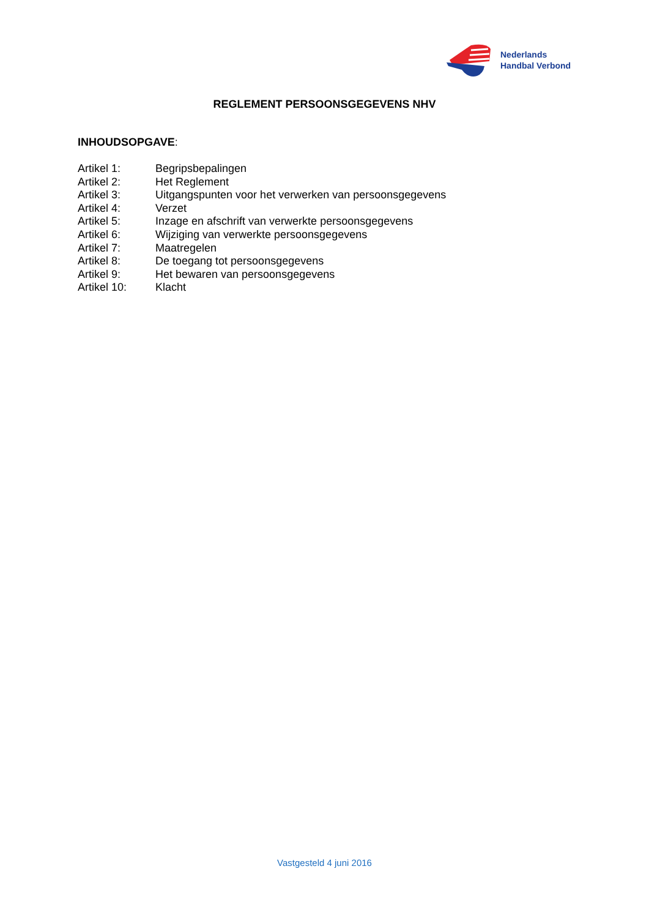Nederlands
Handbal Verbond
REGLEMENT PERSOONSGEGEVENS NHV
INHOUDSOPGAVE:
| Artikel 1: | Begripsbepalingen |
| Artikel 2: | Het Reglement |
| Artikel 3: | Uitgangspunten voor het verwerken van persoonsgegevens |
| Artikel 4: | Verzet |
| Artikel 5: | Inzage en afschrift van verwerkte persoonsgegevens |
| Artikel 6: | Wijziging van verwerkte persoonsgegevens |
| Artikel 7: | Maatregelen |
| Artikel 8: | De toegang tot persoonsgegevens |
| Artikel 9: | Het bewaren van persoonsgegevens |
| Artikel 10: | Klacht |
Vastgesteld 4 juni 2016